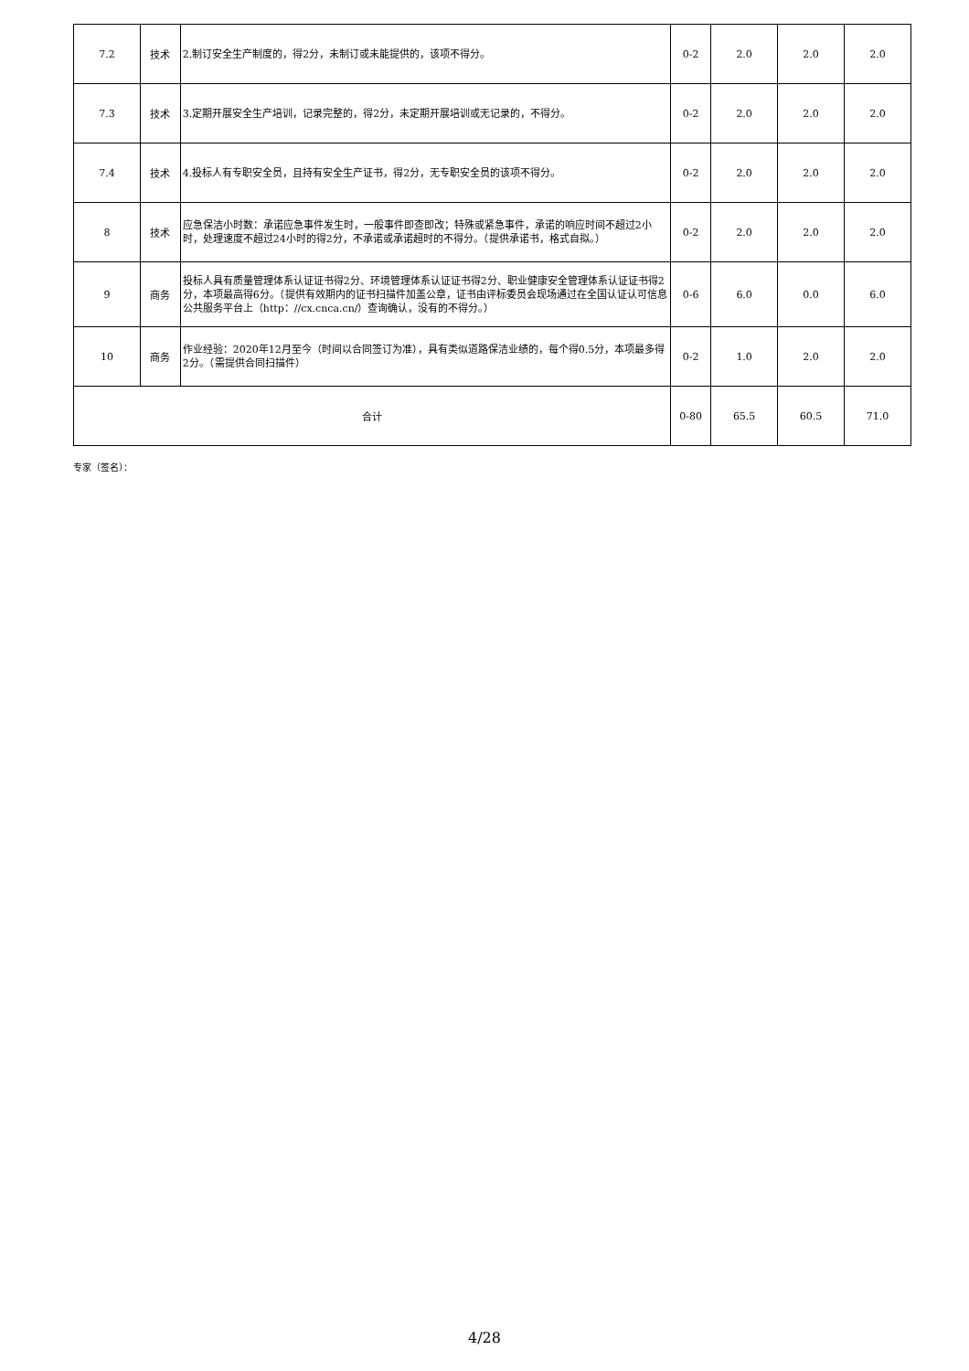| 7.2 | 技术 | 2.制订安全生产制度的，得2分，未制订或未能提供的，该项不得分。 | 0-2 | 2.0 | 2.0 | 2.0 |
| 7.3 | 技术 | 3.定期开展安全生产培训，记录完整的，得2分，未定期开展培训或无记录的，不得分。 | 0-2 | 2.0 | 2.0 | 2.0 |
| 7.4 | 技术 | 4.投标人有专职安全员，且持有安全生产证书，得2分，无专职安全员的该项不得分。 | 0-2 | 2.0 | 2.0 | 2.0 |
| 8 | 技术 | 应急保洁小时数：承诺应急事件发生时，一般事件即查即改；特殊或紧急事件，承诺的响应时间不超过2小时，处理速度不超过24小时的得2分，不承诺或承诺超时的不得分。（提供承诺书，格式自拟。） | 0-2 | 2.0 | 2.0 | 2.0 |
| 9 | 商务 | 投标人具有质量管理体系认证证书得2分、环境管理体系认证证书得2分、职业健康安全管理体系认证证书得2分，本项最高得6分。（提供有效期内的证书扫描件加盖公章，证书由评标委员会现场通过在全国认证认可信息公共服务平台上（http：//cx.cnca.cn/）查询确认，没有的不得分。） | 0-6 | 6.0 | 0.0 | 6.0 |
| 10 | 商务 | 作业经验：2020年12月至今（时间以合同签订为准），具有类似道路保洁业绩的，每个得0.5分，本项最多得2分。（需提供合同扫描件） | 0-2 | 1.0 | 2.0 | 2.0 |
| 合计 | | | 0-80 | 65.5 | 60.5 | 71.0 |
专家（签名）：
4/28